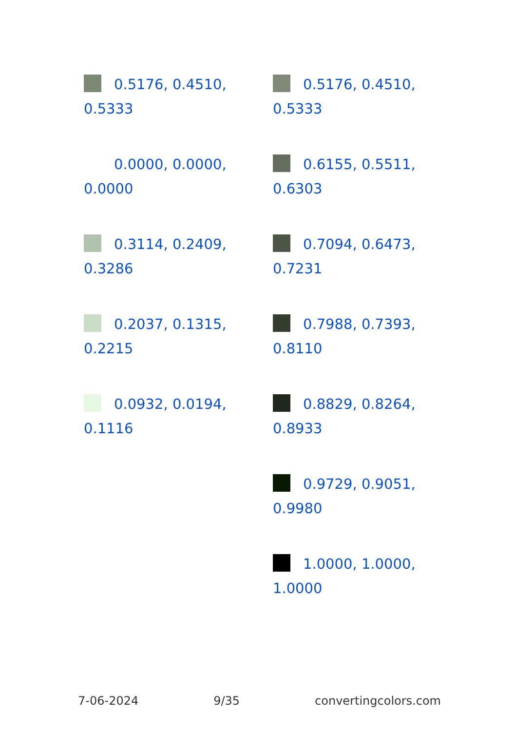0.5176, 0.4510,
0.5333
0.0000, 0.0000,
0.0000
0.3114, 0.2409,
0.3286
0.2037, 0.1315,
0.2215
0.0932, 0.0194,
0.1116
0.5176, 0.4510,
0.5333
0.6155, 0.5511,
0.6303
0.7094, 0.6473,
0.7231
0.7988, 0.7393,
0.8110
0.8829, 0.8264,
0.8933
0.9729, 0.9051,
0.9980
1.0000, 1.0000,
1.0000
7-06-2024 9/35 convertingcolors.com